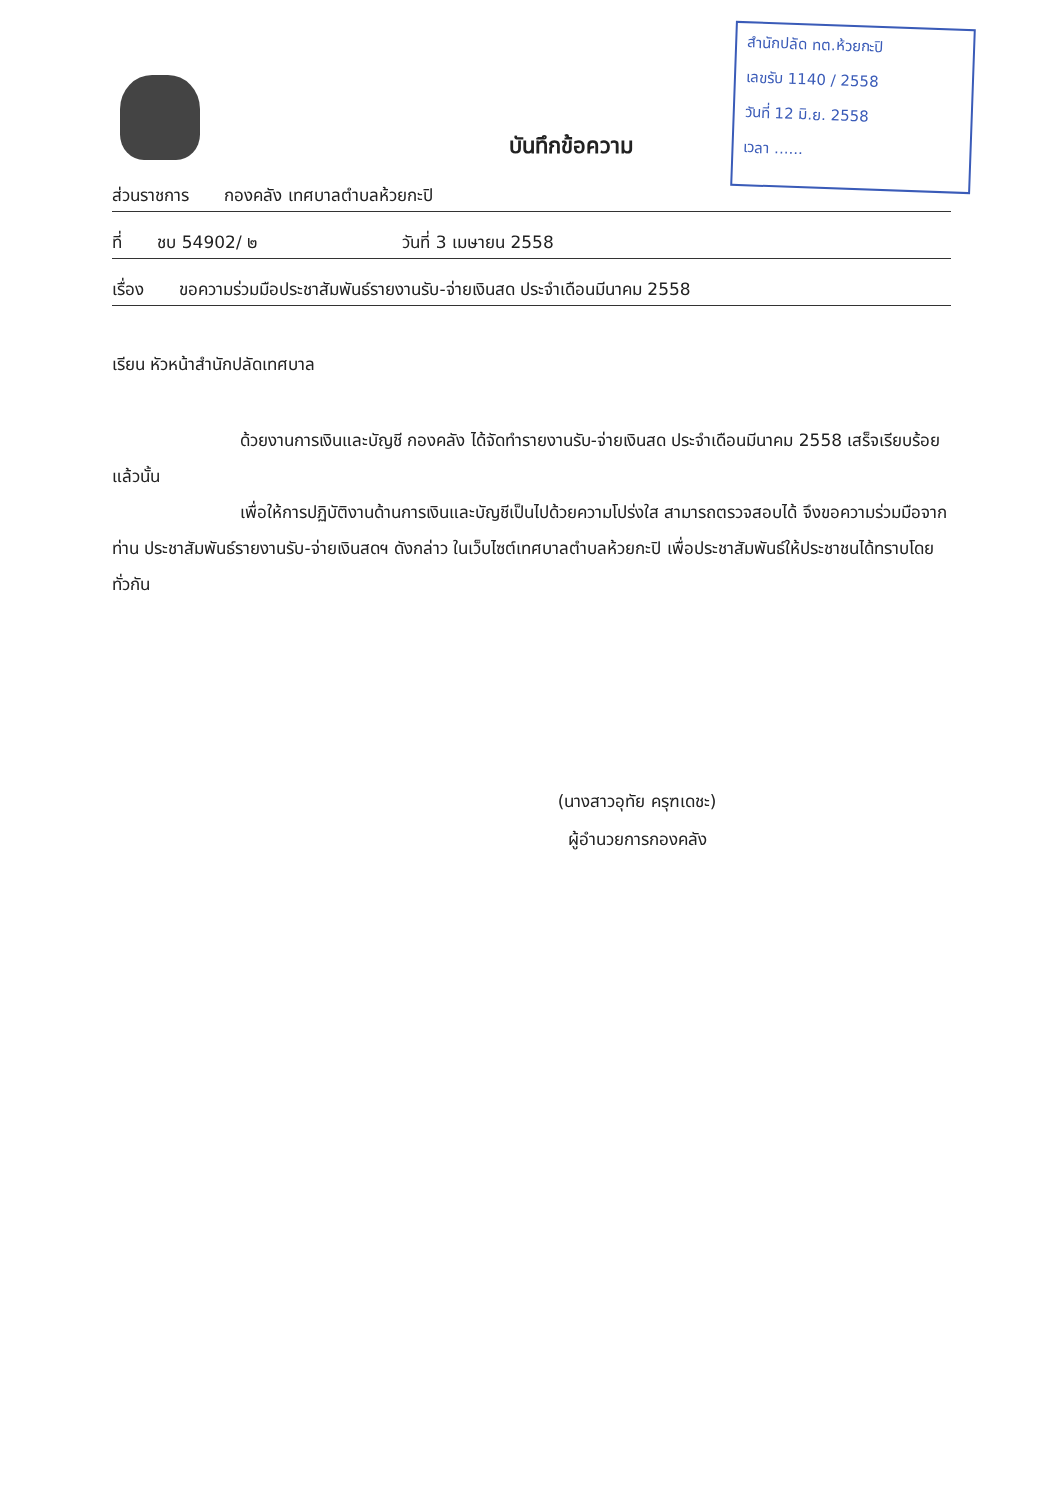สำนักปลัด ทต.ห้วยกะปิ
เลขรับ 1140 / 2558
วันที่ 12 มิ.ย. 2558
เวลา ......
บันทึกข้อความ
ส่วนราชการ กองคลัง เทศบาลตำบลห้วยกะปิ
ที่ ชบ 54902/ ๒ วันที่ 3 เมษายน 2558
เรื่อง ขอความร่วมมือประชาสัมพันธ์รายงานรับ-จ่ายเงินสด ประจำเดือนมีนาคม 2558
เรียน หัวหน้าสำนักปลัดเทศบาล
ด้วยงานการเงินและบัญชี กองคลัง ได้จัดทำรายงานรับ-จ่ายเงินสด ประจำเดือนมีนาคม 2558 เสร็จเรียบร้อยแล้วนั้น
เพื่อให้การปฏิบัติงานด้านการเงินและบัญชีเป็นไปด้วยความโปร่งใส สามารถตรวจสอบได้ จึงขอความร่วมมือจากท่าน ประชาสัมพันธ์รายงานรับ-จ่ายเงินสดฯ ดังกล่าว ในเว็บไซต์เทศบาลตำบลห้วยกะปิ เพื่อประชาสัมพันธ์ให้ประชาชนได้ทราบโดยทั่วกัน
(นางสาวอุทัย ครุฑเดชะ)
ผู้อำนวยการกองคลัง